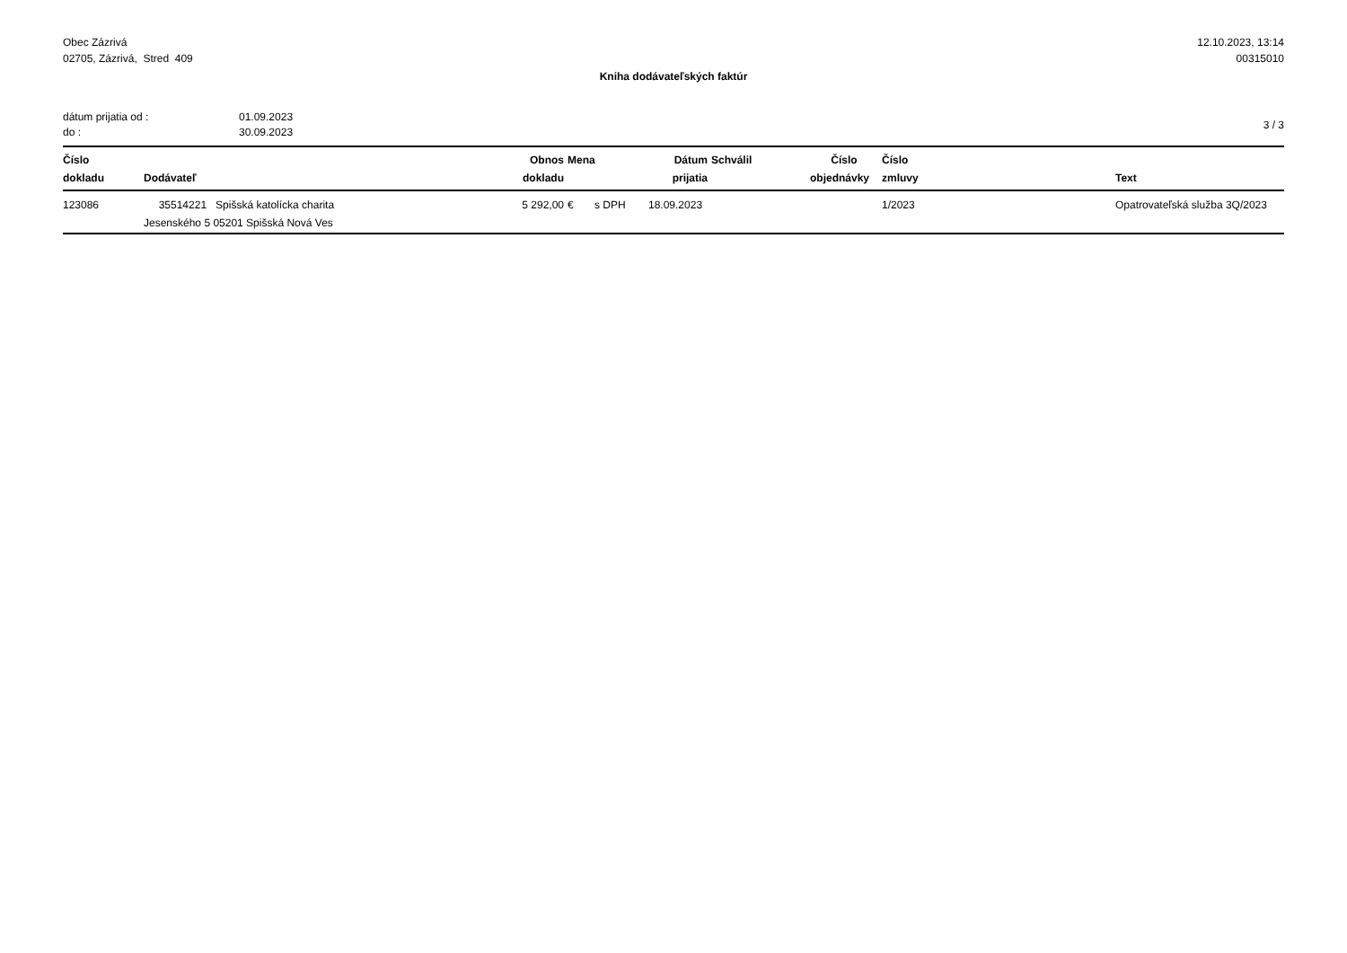Obec Zázrivá
02705, Zázrivá, Stred 409
12.10.2023, 13:14
00315010
Kniha dodávateľských faktúr
dátum prijatia od :
do :
01.09.2023
30.09.2023
3 / 3
| Číslo | | Obnos | Mena | | Dátum | Schválil | Číslo | Číslo | | |
| --- | --- | --- | --- | --- | --- | --- | --- | --- | --- | --- |
| dokladu | Dodávateľ | dokladu | | | prijatia | | objednávky | zmluvy | | Text |
| 123086 | 35514221 Spišská katolícka charita | 5 292,00 | € | s DPH | 18.09.2023 | | | 1/2023 | | Opatrovateľská služba 3Q/2023 |
| | Jesenského 5 05201 Spišská Nová Ves | | | | | | | | | |